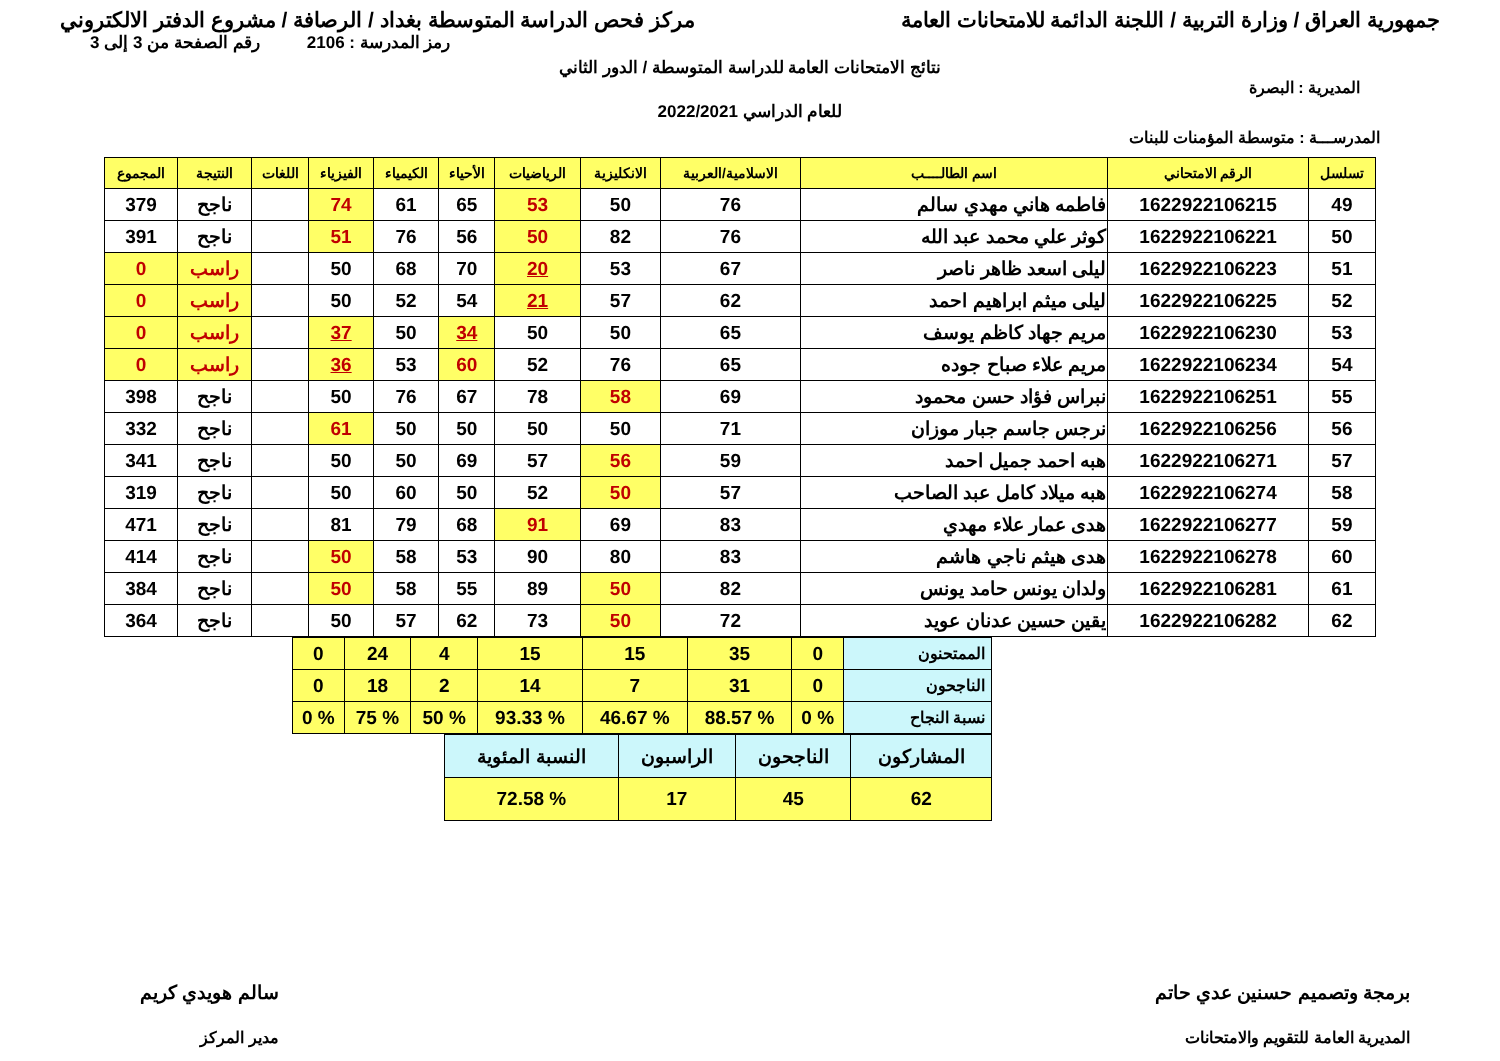جمهورية العراق / وزارة التربية / اللجنة الدائمة للامتحانات العامة
مركز فحص الدراسة المتوسطة بغداد / الرصافة / مشروع الدفتر الالكتروني
رمز المدرسة : 2106 رقم الصفحة من 3 إلى 3
نتائج الامتحانات العامة للدراسة المتوسطة / الدور الثاني
المديرية : البصرة
للعام الدراسي 2022/2021
المدرســـة : متوسطة المؤمنات للبنات
| تسلسل | الرقم الامتحاني | اسم الطالــــب | الاسلامية/العربية | الانكليزية | الرياضيات | الأحياء | الكيمياء | الفيزياء | اللغات | النتيجة | المجموع |
| --- | --- | --- | --- | --- | --- | --- | --- | --- | --- | --- | --- |
| 49 | 1622922106215 | فاطمه هاني مهدي سالم | 76 | 50 | 53 | 65 | 61 | 74 | | ناجح | 379 |
| 50 | 1622922106221 | كوثر علي محمد عبد الله | 76 | 82 | 50 | 56 | 76 | 51 | | ناجح | 391 |
| 51 | 1622922106223 | ليلى اسعد ظاهر ناصر | 67 | 53 | 20 | 70 | 68 | 50 | | راسب | 0 |
| 52 | 1622922106225 | ليلى ميثم ابراهيم احمد | 62 | 57 | 21 | 54 | 52 | 50 | | راسب | 0 |
| 53 | 1622922106230 | مريم جهاد كاظم يوسف | 65 | 50 | 50 | 34 | 50 | 37 | | راسب | 0 |
| 54 | 1622922106234 | مريم علاء صباح جوده | 65 | 76 | 52 | 60 | 53 | 36 | | راسب | 0 |
| 55 | 1622922106251 | نبراس فؤاد حسن محمود | 69 | 58 | 78 | 67 | 76 | 50 | | ناجح | 398 |
| 56 | 1622922106256 | نرجس جاسم جبار موزان | 71 | 50 | 50 | 50 | 50 | 61 | | ناجح | 332 |
| 57 | 1622922106271 | هبه احمد جميل احمد | 59 | 56 | 57 | 69 | 50 | 50 | | ناجح | 341 |
| 58 | 1622922106274 | هبه ميلاد كامل عبد الصاحب | 57 | 50 | 52 | 50 | 60 | 50 | | ناجح | 319 |
| 59 | 1622922106277 | هدى عمار علاء مهدي | 83 | 69 | 91 | 68 | 79 | 81 | | ناجح | 471 |
| 60 | 1622922106278 | هدى هيثم ناجي هاشم | 83 | 80 | 90 | 53 | 58 | 50 | | ناجح | 414 |
| 61 | 1622922106281 | ولدان يونس حامد يونس | 82 | 50 | 89 | 55 | 58 | 50 | | ناجح | 384 |
| 62 | 1622922106282 | يقين حسين عدنان عويد | 72 | 50 | 73 | 62 | 57 | 50 | | ناجح | 364 |
| الممتحنون | 0 | 35 | 15 | 15 | 4 | 24 | 0 |
| الناجحون | 0 | 31 | 7 | 14 | 2 | 18 | 0 |
| نسبة النجاح | % 0 | % 88.57 | % 46.67 | % 93.33 | % 50 | % 75 | % 0 |
| المشاركون | الناجحون | الراسبون | النسبة المئوية |
| 62 | 45 | 17 | % 72.58 |
برمجة وتصميم حسنين عدي حاتم
المديرية العامة للتقويم والامتحانات
سالم هويدي كريم
مدير المركز